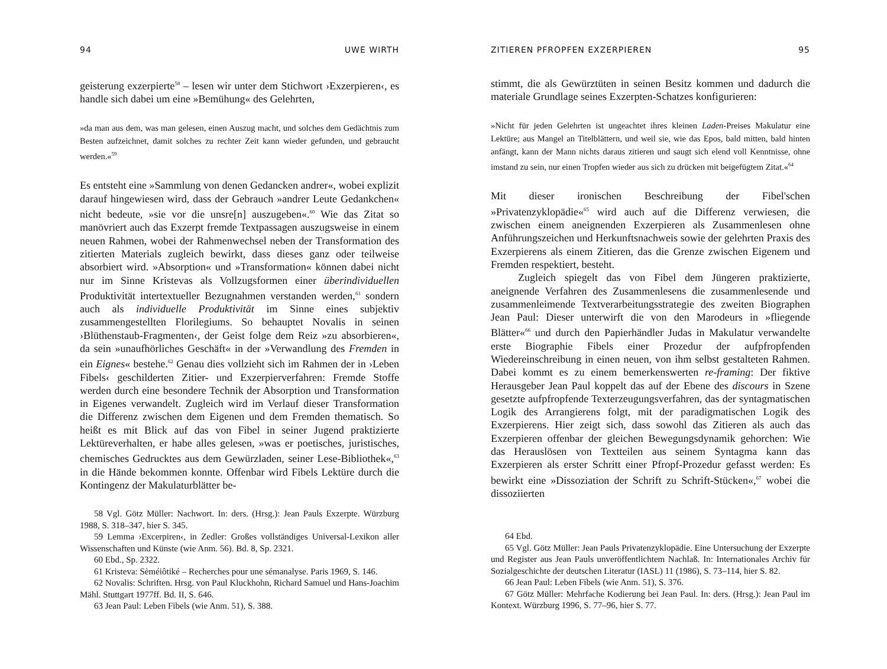94 UWE WIRTH
geisterung exzerpierte<sup>58</sup> – lesen wir unter dem Stichwort ›Exzerpieren‹, es handle sich dabei um eine »Bemühung« des Gelehrten,
»da man aus dem, was man gelesen, einen Auszug macht, und solches dem Gedächtnis zum Besten aufzeichnet, damit solches zu rechter Zeit kann wieder gefunden, und gebraucht werden.«<sup>59</sup>
Es entsteht eine »Sammlung von denen Gedancken andrer«, wobei explizit darauf hingewiesen wird, dass der Gebrauch »andrer Leute Gedankchen« nicht bedeute, »sie vor die unsre[n] auszugeben«.<sup>60</sup> Wie das Zitat so manövriert auch das Exzerpt fremde Textpassagen auszugsweise in einem neuen Rahmen, wobei der Rahmenwechsel neben der Transformation des zitierten Materials zugleich bewirkt, dass dieses ganz oder teilweise absorbiert wird. »Absorption« und »Transformation« können dabei nicht nur im Sinne Kristevas als Vollzugsformen einer überindividuellen Produktivität intertextueller Bezugnahmen verstanden werden,<sup>61</sup> sondern auch als individuelle Produktivität im Sinne eines subjektiv zusammengestellten Florilegiums. So behauptet Novalis in seinen ›Blüthenstaub-Fragmenten‹, der Geist folge dem Reiz »zu absorbieren«, da sein »unaufhörliches Geschäft« in der »Verwandlung des Fremden in ein Eignes« bestehe.<sup>62</sup> Genau dies vollzieht sich im Rahmen der in ›Leben Fibels‹ geschilderten Zitier- und Exzerpierverfahren: Fremde Stoffe werden durch eine besondere Technik der Absorption und Transformation in Eigenes verwandelt. Zugleich wird im Verlauf dieser Transformation die Differenz zwischen dem Eigenen und dem Fremden thematisch. So heißt es mit Blick auf das von Fibel in seiner Jugend praktizierte Lektüreverhalten, er habe alles gelesen, »was er poetisches, juristisches, chemisches Gedrucktes aus dem Gewürzladen, seiner Lese-Bibliothek«,<sup>63</sup> in die Hände bekommen konnte. Offenbar wird Fibels Lektüre durch die Kontingenz der Makulaturblätter be-
58 Vgl. Götz Müller: Nachwort. In: ders. (Hrsg.): Jean Pauls Exzerpte. Würzburg 1988, S. 318–347, hier S. 345.
59 Lemma ›Excerpiren‹, in Zedler: Großes vollständiges Universal-Lexikon aller Wissenschaften und Künste (wie Anm. 56). Bd. 8, Sp. 2321.
60 Ebd., Sp. 2322.
61 Kristeva: Sèméiôtiké – Recherches pour une sémanalyse. Paris 1969, S. 146.
62 Novalis: Schriften. Hrsg. von Paul Kluckhohn, Richard Samuel und Hans-Joachim Mähl. Stuttgart 1977ff. Bd. II, S. 646.
63 Jean Paul: Leben Fibels (wie Anm. 51), S. 388.
ZITIEREN PFROPFEN EXZERPIEREN 95
stimmt, die als Gewürztüten in seinen Besitz kommen und dadurch die materiale Grundlage seines Exzerpten-Schatzes konfigurieren:
»Nicht für jeden Gelehrten ist ungeachtet ihres kleinen Laden-Preises Makulatur eine Lektüre; aus Mangel an Titelblättern, und weil sie, wie das Epos, bald mitten, bald hinten anfängt, kann der Mann nichts daraus zitieren und saugt sich elend voll Kenntnisse, ohne imstand zu sein, nur einen Tropfen wieder aus sich zu drücken mit beigefügtem Zitat.«<sup>64</sup>
Mit dieser ironischen Beschreibung der Fibel'schen »Privatenzyklopädie«<sup>65</sup> wird auch auf die Differenz verwiesen, die zwischen einem aneignenden Exzerpieren als Zusammenlesen ohne Anführungszeichen und Herkunftsnachweis sowie der gelehrten Praxis des Exzerpierens als einem Zitieren, das die Grenze zwischen Eigenem und Fremden respektiert, besteht.
Zugleich spiegelt das von Fibel dem Jüngeren praktizierte, aneignende Verfahren des Zusammenlesens die zusammenlesende und zusammenleimende Textverarbeitungsstrategie des zweiten Biographen Jean Paul: Dieser unterwirft die von den Marodeurs in »fliegende Blätter«<sup>66</sup> und durch den Papierhändler Judas in Makulatur verwandelte erste Biographie Fibels einer Prozedur der aufpfropfenden Wiedereinschreibung in einen neuen, von ihm selbst gestalteten Rahmen. Dabei kommt es zu einem bemerkenswerten re-framing: Der fiktive Herausgeber Jean Paul koppelt das auf der Ebene des discours in Szene gesetzte aufpfropfende Texterzeugungsverfahren, das der syntagmatischen Logik des Arrangierens folgt, mit der paradigmatischen Logik des Exzerpierens. Hier zeigt sich, dass sowohl das Zitieren als auch das Exzerpieren offenbar der gleichen Bewegungsdynamik gehorchen: Wie das Herauslösen von Textteilen aus seinem Syntagma kann das Exzerpieren als erster Schritt einer Pfropf-Prozedur gefasst werden: Es bewirkt eine »Dissoziation der Schrift zu Schrift-Stücken«,<sup>67</sup> wobei die dissoziierten
64 Ebd.
65 Vgl. Götz Müller: Jean Pauls Privatenzyklopädie. Eine Untersuchung der Exzerpte und Register aus Jean Pauls unveröffentlichtem Nachlaß. In: Internationales Archiv für Sozialgeschichte der deutschen Literatur (IASL) 11 (1986), S. 73–114, hier S. 82.
66 Jean Paul: Leben Fibels (wie Anm. 51), S. 376.
67 Götz Müller: Mehrfache Kodierung bei Jean Paul. In: ders. (Hrsg.): Jean Paul im Kontext. Würzburg 1996, S. 77–96, hier S. 77.